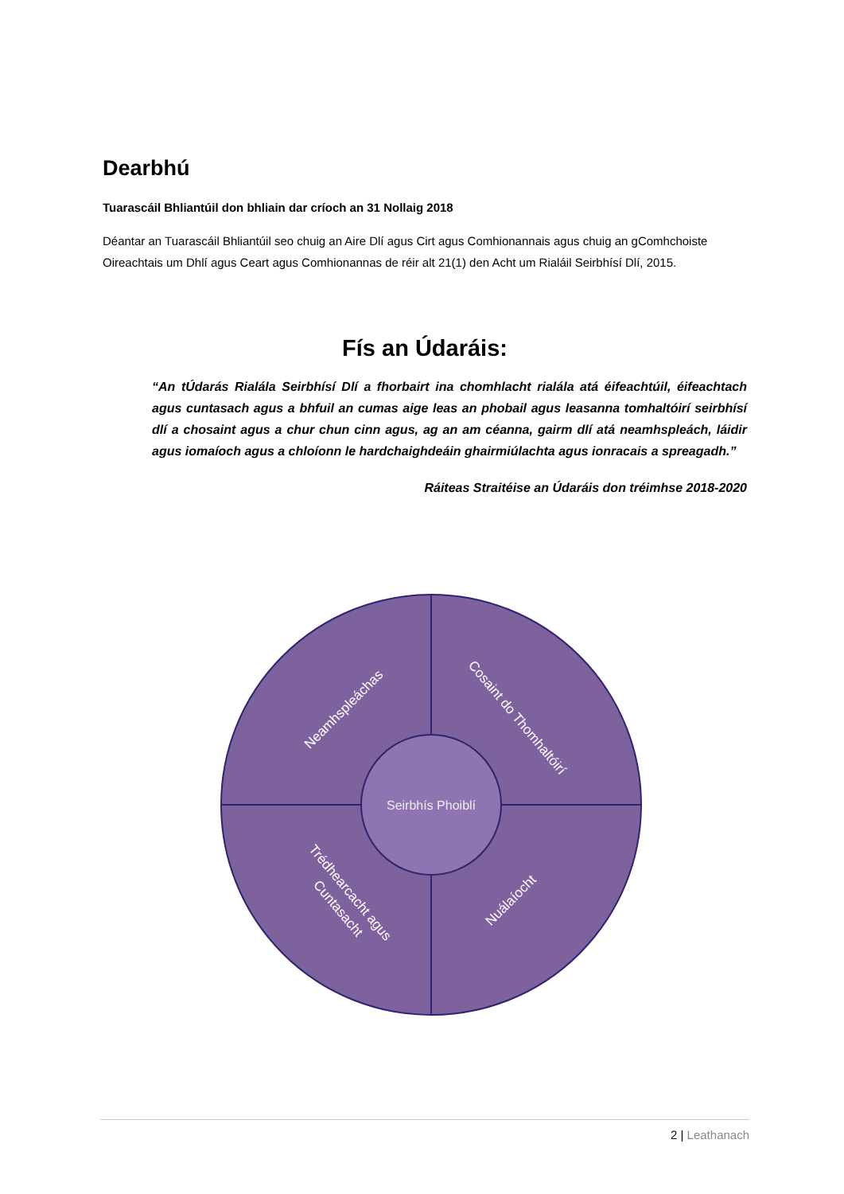Dearbhú
Tuarascáil Bhliantúil don bhliain dar críoch an 31 Nollaig 2018
Déantar an Tuarascáil Bhliantúil seo chuig an Aire Dlí agus Cirt agus Comhionannais agus chuig an gComhchoiste Oireachtais um Dhlí agus Ceart agus Comhionannas de réir alt 21(1) den Acht um Rialáil Seirbhísí Dlí, 2015.
Fís an Údaráis:
“An tÚdarás Rialála Seirbhísí Dlí a fhorbairt ina chomhlacht rialála atá éifeachtúil, éifeachtach agus cuntasach agus a bhfuil an cumas aige leas an phobail agus leasanna tomhaltóirí seirbhísí dlí a chosaint agus a chur chun cinn agus, ag an am céanna, gairm dlí atá neamhspleách, láidir agus iomaíoch agus a chloíonn le hardchaighdeáin ghairmiúlachta agus ionracais a spreagadh.”
Ráiteas Straitéise an Údaráis don tréimhse 2018-2020
Seirbhís Phoiblí
Neamhspleáchas
Cosaint do Thomhaltóirí
Trédhearcacht agus
Cuntasacht
Nuálaíocht
2 | Leathanach